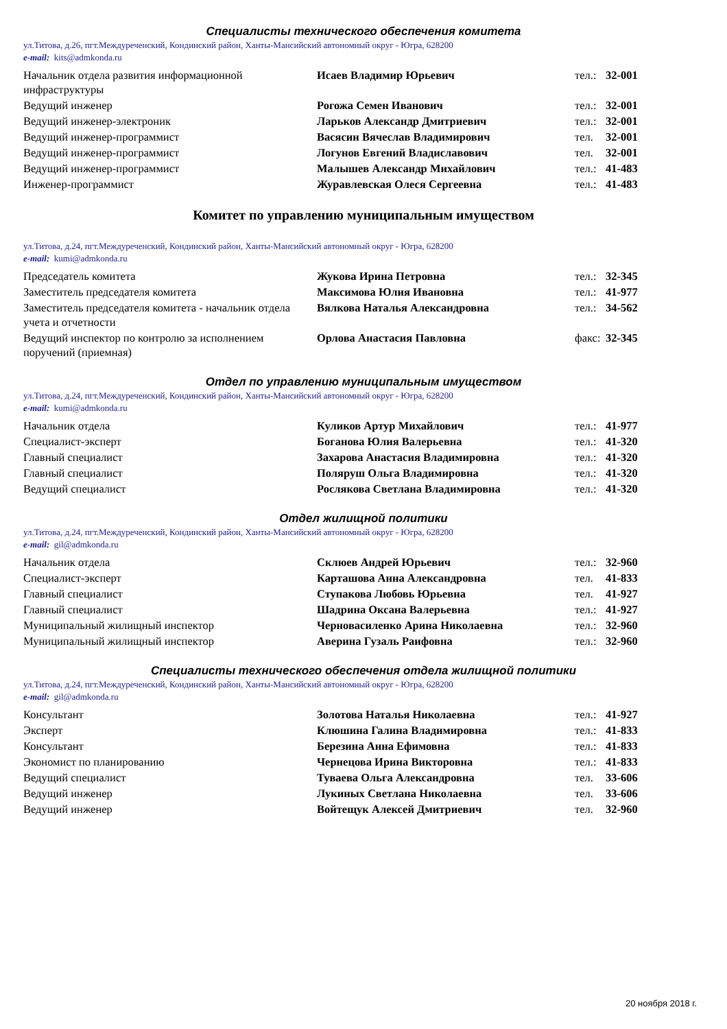Специалисты технического обеспечения комитета
ул.Титова, д.26, пгт.Междуреченский, Кондинский район, Ханты-Мансийский автономный округ - Югра, 628200
e-mail: kits@admkonda.ru
| Начальник отдела развития информационной инфраструктуры | Исаев Владимир Юрьевич | тел.: | 32-001 |
| Ведущий инженер | Рогожа Семен Иванович | тел.: | 32-001 |
| Ведущий инженер-электроник | Ларьков Александр Дмитриевич | тел.: | 32-001 |
| Ведущий инженер-программист | Васясин Вячеслав Владимирович | тел. | 32-001 |
| Ведущий инженер-программист | Логунов Евгений Владиславович | тел. | 32-001 |
| Ведущий инженер-программист | Малышев Александр Михайлович | тел.: | 41-483 |
| Инженер-программист | Журавлевская Олеся Сергеевна | тел.: | 41-483 |
Комитет по управлению муниципальным имуществом
ул.Титова, д.24, пгт.Междуреченский, Кондинский район, Ханты-Мансийский автономный округ - Югра, 628200
e-mail: kumi@admkonda.ru
| Председатель комитета | Жукова Ирина Петровна | тел.: | 32-345 |
| Заместитель председателя комитета | Максимова Юлия Ивановна | тел.: | 41-977 |
| Заместитель председателя комитета - начальник отдела учета и отчетности | Вялкова Наталья Александровна | тел.: | 34-562 |
| Ведущий инспектор по контролю за исполнением поручений (приемная) | Орлова Анастасия Павловна | факс: | 32-345 |
Отдел по управлению муниципальным имуществом
ул.Титова, д.24, пгт.Междуреченский, Кондинский район, Ханты-Мансийский автономный округ - Югра, 628200
e-mail: kumi@admkonda.ru
| Начальник отдела | Куликов Артур Михайлович | тел.: | 41-977 |
| Специалист-эксперт | Боганова Юлия Валерьевна | тел.: | 41-320 |
| Главный специалист | Захарова Анастасия Владимировна | тел.: | 41-320 |
| Главный специалист | Поляруш Ольга Владимировна | тел.: | 41-320 |
| Ведущий специалист | Рослякова Светлана Владимировна | тел.: | 41-320 |
Отдел жилищной политики
ул.Титова, д.24, пгт.Междуреченский, Кондинский район, Ханты-Мансийский автономный округ - Югра, 628200
e-mail: gil@admkonda.ru
| Начальник отдела | Склюев Андрей Юрьевич | тел.: | 32-960 |
| Специалист-эксперт | Карташова Анна Александровна | тел. | 41-833 |
| Главный специалист | Ступакова Любовь Юрьевна | тел. | 41-927 |
| Главный специалист | Шадрина Оксана Валерьевна | тел.: | 41-927 |
| Муниципальный жилищный инспектор | Черновасиленко Арина Николаевна | тел.: | 32-960 |
| Муниципальный жилищный инспектор | Аверина Гузаль Раифовна | тел.: | 32-960 |
Специалисты технического обеспечения отдела жилищной политики
ул.Титова, д.24, пгт.Междуреченский, Кондинский район, Ханты-Мансийский автономный округ - Югра, 628200
e-mail: gil@admkonda.ru
| Консультант | Золотова Наталья Николаевна | тел.: | 41-927 |
| Эксперт | Клюшина Галина Владимировна | тел.: | 41-833 |
| Консультант | Березина Анна Ефимовна | тел.: | 41-833 |
| Экономист по планированию | Чернецова Ирина Викторовна | тел.: | 41-833 |
| Ведущий специалист | Туваева Ольга Александровна | тел. | 33-606 |
| Ведущий инженер | Лукиных Светлана Николаевна | тел. | 33-606 |
| Ведущий инженер | Войтещук Алексей Дмитриевич | тел. | 32-960 |
20 ноября 2018 г.